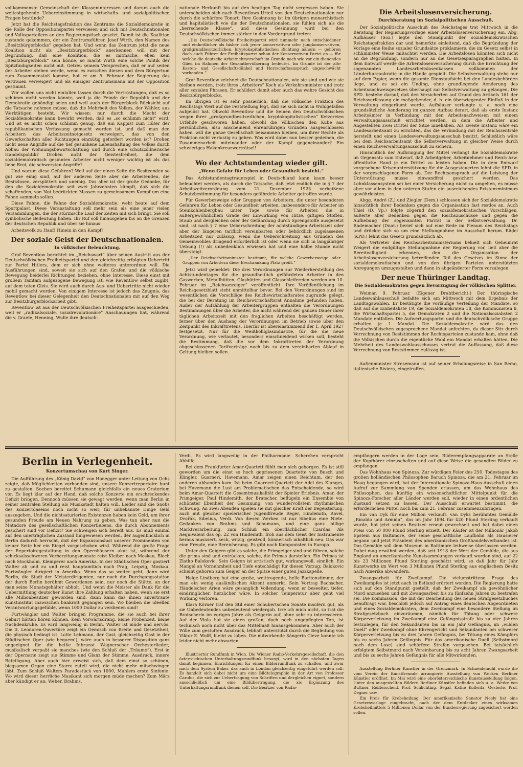vollkommenste Gemeinschaft der Klasseninteressen und darum auch die weitestgehende Uebereinstimmung in wirtschafts- und sozialpolitischen Fragen bestünde?
Jetzt hat die Reichstagsfraktion des Zentrums die Sozialdemokratie in die Rolle der Oppositionspartei verwiesen und sich mit Deutschnationalen und Volksparteilern an den Regierungstisch gesetzt. Damit ist die Koalition zustande gekommen, der ein Zentrumsführer, Josef Wirth, den Namen des „Besitzbürgerblocks“ gegeben hat. Und wenn das Zentrum jetzt die neue Koalition nicht als „Besitzbürgerblock“ anerkennen will mit der Begründung, daß eine Koalition, die es mitmache, eben kein „Besitzbürgerblock“ sein könne, so macht Wirth eine solche Politik der Spitzfindigkeiten nicht mit. Getreu seinem Versprechen, daß er auf seiten der Arbeiter stehen werde, wenn es zwischen diesen und dem Bürgertum zum Zusammenstoß komme, hat er am 5. Februar der Regierung das Vertrauen verweigert und als einziger Zentrumsmann mit der Opposition gestimmt.
Wir wollen uns nicht einlullen lassen durch die Vertröstungen, daß es so schlimm nicht werden könnte, weil ja die Feinde der Republik und der Demokratie gebändigt seien und weil auch der Bürgerblock Rücksicht auf die Tatsache nehmen müsse, daß die Mehrheit des Volkes, der Wähler, aus Werktätigen besteht. Wir wissen: nur durch die Macht der Sozialdemokratie kann bewirkt werden, daß es „so schlimm nicht“ wird. Und ist es nicht schon schlimm genug, daß ein Kappist zum Hüter der republikanischen Verfassung gemacht worden ist, und daß man den Arbeitern das Arbeitszeitnotgesetz verweigert, das von den Gewerkschaften aller Richtungen einmütig gefordert worden ist? Drohen nicht neue Angriffe auf die tief gesunkene Lebenshaltung des Volkes durch Abbau der Wohnungsbewirtschaftung und durch eine schutzzöllnerische Handelspolitik? Drohen nicht der Geistesfreiheit, die dem sozialdemokratisch gesinnten Arbeiter nicht weniger wichtig ist als das liebe Brot, die schwersten Angriffe?
Und warum diese Gefahren? Weil auf der einen Seite die Besitzenden so gut wie einig sind, auf der anderen Seite aber die Arbeitenden, die Besitzlosen, zersplittert und uneinig. Das aber ist der große Gedanke, für den die Sozialdemokratie seit zwei Jahrzehnten kämpft, daß sich die schaffenden, von Not bedrückten Massen zu gemeinsamem Kampf um eine Fahne sammeln sollen.
Diese Fahne, die Fahne der Sozialdemokratie, weht heute auf dem Sportpalast. Diese Veranstaltung soll mehr sein als eine jener vielen Versammlungen, die der stürmische Lauf der Zeiten mit sich bringt. Sie soll symbolische Bedeutung haben. Ihr Ruf soll hinausgehen bis an die Grenzen der deutschen Republik und über sie hinaus:
Arbeitsvolk zu Hauf! Hinein in den Kampf!
Der soziale Geist der Deutschnationalen.
In völkischer Beleuchtung.
Graf Reventlow berichtet im „Reichswart“ über seinen Austritt aus der Deutschvölkischen Freiheitspartei und den gleichzeitig erfolgten Uebertritt zur Partei Hitlers, dem er sich ohne weiteres unterordnen will. Die Ausführungen sind, soweit sie sich auf den Grafen und die völkische Bewegung beiderlei Richtungen beziehen, ohne Interesse. Diese einst mit großem Tamtam aufgezogene Bewegung ist, wie Reventlow selbst zugibt, auf dem toten Gleis. Sie wird auch durch Aus- und Uebertritte nicht wieder mobil gemacht werden. Von einigem Interesse ist jedoch das Zeugnis, das Reventlow bei dieser Gelegenheit den Deutschnationalen mit auf den Weg zur Besitzbürgerblockarbeit gibt.
Reventlow ist aus der Deutschvölkischen Freiheitspartei ausgeschieden, weil er „radikalsoziale, sozialrevolutionäre“ Anschauungen hat, während die v. Graefe, Henning, Wulle ihre deutsch-
nationale Herkunft bis auf den heutigen Tag nicht vergessen haben. Sie unterscheiden sich nach Reventlows Urteil von den Deutschnationalen nur durch die schärfere Tonart. Ihre Gesinnung ist im übrigen monarchistisch und kapitalistisch wie die der Deutschnationalen, sie fühlen sich als die „herrschende Klasse“, und diese Gesinnung wird bei den Deutschvölkischen immer stärker in den Vordergrund treten:
„Die Deutschvölkische Freiheitspartei wird nunmehr nach entschiedener und einheitlicher als bisher sich jener konservativen oder jungkonservativen, großgrundbesitzerlichen, kryptokapitalistischen Richtung nähern — gehören doch auch Führer der Freiheitspartei schon der Konservativen Partei an — für welche die deutsche Arbeitnehmerschaft im Grunde nach wie vor ein dienendes Glied im Rahmen der Gesamtbevölkerung bedeutet. Im Grunde ist der alte Kasten- und Gesellschaftsdünkel und Herrschaftsanspruch ungeschwächt vorhanden.“
Graf Reventlow zeichnet die Deutschnationalen, wie sie sind und wie sie bleiben werden, trotz ihres „Arbeiters“ Koch als Verkehrsminister und trotz aller sozialen Phrasen. Er schildert damit aber auch das wahre Gesicht des Besitzbürgerblocks.
Im übrigen ist es sehr possierlich, daß die völkische Fraktion des Reichstags Wert auf die Feststellung legt, daß sie sich nicht in Wohlgefallen aufgelöst hat. Obwohl Reventlow und die Seinen den Deutschvölkischen wegen ihrer „großgrundbesitzerlichen, kryptokapitalistischen“ Ketzereien Urfehde geschworen haben, obwohl die Völkischen den Kube aus persönlichen, also anscheinend ehrenrührigen Gründen ausgeschlossen haben, will die ganze Gesellschaft beisammen bleiben, um ihrer Rechte als Fraktion nicht verlustig zu gehen. Was wird dabei nun besser gedeihen, die Zusammenarbeit miteinander oder der Kampf gegeneinander? Ein schwieriges Hakenkreuzworträtsel!
Wo der Achtstundentag wieder gilt.
„Wenn Gefahr für Leben oder Gesundheit besteht.“
Das Achtstundentagtrauerspiel in Deutschland kann kaum besser beleuchtet werden, als durch die Tatsache, daß jetzt endlich die in § 7 der Arbeitszeitverordnung vom 21. Dezember 1923 verheißene Schutzbestimmung für besonders gefährdete Arbeiter getroffen wurde.
Für Gewerbezweige oder Gruppen von Arbeitern, die unter besonderen Gefahren für Leben oder Gesundheit arbeiten, insbesondere für Arbeiter im Steinkohlenbergbau unter Tage sowie für Arbeiter, die in außergewöhnlichem Grade der Einwirkung von Hitze, giftigen Stoffen, Staub und dergleichen oder der Gefährdung durch Sprengstoffe ausgesetzt sind, ist nach § 7 eine Ueberschreitung der achtstündigen Arbeitszeit oder aber der längeren tariflich vereinbarten oder behördlich zugelassenen Arbeitszeit nur zulässig, wenn die Ueberschreitung aus Gründen des Gemeinwohles dringend erforderlich ist oder wenn sie sich in langjähriger Uebung (!) als unbedenklich erwiesen hat und eine halbe Stunde nicht übersteigt.
„Der Reichsarbeitsminister bestimmt, für welche Gewerbezweige oder Gruppen von Arbeitern diese Beschränkung Platz greift.“
Jetzt wird gemeldet: Die drei Verordnungen zur Wiederherstellung des Achtstundentages für die gesundheitlich gefährdeten Arbeiter in den Gaswerken, Metallhütten, Glashütten und Glasschleifereien werden am 10. Februar im „Reichsanzeiger“ veröffentlicht. Ihre Veröffentlichung im Reichsgesetzblatt steht unmittelbar bevor. Bei den Verordnungen sind im wesentlichen die Vorschläge des Reichswirtschaftsrates zugrunde gelegt, die bei der Beratung im Reichswirtschaftsrat Annahme gefunden haben. Außer der Aufzählung der Arbeitergruppen enthalten die Verordnungen Bestimmungen über die Arbeiter, die nicht während der ganzen Dauer ihrer täglichen Arbeitszeit mit den fraglichen Arbeiten beschäftigt werden, ferner über den Aushang der Verordnungen im Betrieb sowie über den Zeitpunkt des Inkrafttretens. Hierfür ist übereinstimmend der 1. April 1927 festgesetzt. Nur für die Weißhohlglasindustrie, für die die neue Verordnung, wie verlautet, besonders einschneidend wirken soll, besteht die Bestimmung, daß die vor dem Inkrafttreten der Verordnung abgeschlossenen Tarifverträge noch bis zu dem vereinbarten Ablauf in Geltung bleiben sollen.
Die Arbeitslosenversicherung.
Durchberatung im Sozialpolitischen Ausschuß.
Der Sozialpolitische Ausschuß des Reichstages trat Mittwoch in die Beratung der Regierungsvorlage einer Arbeitslosenversicherung ein. Abg. Aufhäuser (Soz.) legte den Standpunkt der sozialdemokratischen Reichstagsfraktion dar und bemerkte einleitend, daß die Begründung der Vorlage eine Reihe sozialer Grundsätze proklamiere, die im Gesetz selbst in schlimmster Weise mißachtet werden. Die Arbeitslosen könnten sich nicht an die Begründung, sondern nur an die Gesetzesparagraphen halten. In dem Entwurf werde die Arbeitslosenversicherung durch die Errichtung der sogenannten Landesarbeitslosenkassen vollkommen der Länderbureaukratie in die Hände gespielt. Die Selbstverwaltung stehe nur auf dem Papier, wenn die gesamte Dienstaufsicht bei den Landesbehörden liege, und es sei ein Unding, ohne grundlegende Aenderung des Arbeitsnachweisgesetzes überhaupt zur Selbstverwaltung zu gelangen. Die SPD. bestehe darauf, daß den Versicherten auf Grund des Artikels 161 der Reichsverfassung ein maßgebender, d. h. ein überwiegender Einfluß in der Verwaltung eingeräumt werde. Aufhäuser verlangte u. a. noch eine grundsätzliche Aenderung im ganzen Aufbau derart, daß als erste Instanz Arbeitsämter in Verbindung mit den Arbeitsnachweisen mit einem Verwaltungsausschuß errichtet werden, in dem die Arbeiter und Angestellten zwei Drittel der Sitze innehaben. Als zweite Instanz wäre ein Landesarbeitsamt zu errichten, das die Verbindung mit der Reichszentrale herstellt und einen Landesverwaltungsausschuß besitzt. Schließlich wäre bei dem Reichsarbeitsamt die Selbstverwaltung in gleicher Weise durch einen Reichsverwaltungsausschuß zu sichern.
Hinsichtlich der Aufbringung der Mittel verlangt die Sozialdemokratie im Gegensatz zum Entwurf, daß Arbeitgeber, Arbeitnehmer und Reich bzw. öffentliche Hand je ein Drittel zu leisten haben. Die in dem Entwurf vorgesehene Krisenunterstützung für die Ausgesteuerten lehnt die SPD. in der vorgeschlagenen Form ab. Der Rechtsanspruch auf die Leistung der Unterstützung müsse einwandfrei gesichert werden. Das Lohnklassensystem sei bei einer Versicherung nicht zu umgehen, es müsse aber vor allem in den unteren Stufen ein ausreichendes Existenzminimum gewährleisten.
Abgg. André (Z.) und Ziegler (Dem.) schlossen sich der Sozialdemokratie hinsichtlich ihrer Bedenken gegen die Organisation fast restlos an. Auch Thiel (D. Vp.) folgte zögernd den sozialdemokratischen Vorschlägen, äußerte aber Bedenken gegen die Reichszuschüsse und gegen die Aufhebung der sogenannten Parität in der Selbstverwaltung. Dr. Rademacher (Dnat.) berief sich auf eine Rede im Plenum des Reichstags und drückte sich so um eine Stellungnahme im Ausschuß herum. Rädel (KPD.) lehnt das Gesetz grundsätzlich ab.
Als Vertreter des Reichsarbeitsministeriums behielt sich Geheimrat Weigert die endgültige Stellungnahme der Regierung vor, ließ aber die Bereitwilligkeit erkennen, den die Organisation der Arbeitslosenversicherung betreffenden Teil des Gesetzes im Sinne der sozialdemokratischen und von den übrigen Parteien unterstützten Anregungen umzugestalten und dann in abgeänderter Form vorzulegen.
Der neue Thüringer Landtag.
Die Sozialdemokraten gegen Bevorzugung der völkischen Splitter.
Weimar, 9. Februar. (Eigener Drahtbericht.) Der thüringische Landeswahlausschuß befaßte sich am Mittwoch mit dem Ergebnis der Landtagswahlen. Er bestätigte die vorläufige Verteilung der Mandate, so daß auf die Einheitsliste 19, die Sozialdemokraten 18, die Kommunisten 8, die Wirtschaftspartei 5, die Demokraten 2 und die Nationalsozialisten 2 Mandate entfallen. Die Aufwertungspartei und die deutschvölkische Gruppe erhalten je 1 Mandat. Die Sozialdemokratie wird das den Deutschvölkischen zugesprochene Mandat anfechten, da dieser Sitz durch Verrechnung von Reststimmen der Rechtsparteien zustande kam, ohne daß die Völkischen durch die eigentliche Wahl ein Mandat erhalten hätten. Die Mehrheit des Landeswahlausschusses vertrat die Auffassung, daß diese Verrechnung von Reststimmen zulässig ist.
Außenminister Stresemann ist auf seiner Erholungsreise in San Remo, italienische Riviera, eingetroffen.
Berlin in Verlegenheit.
Konzertumschau von Kurt Singer.
Die Aufführung des „König David“ von Honegger unter Leitung von Ochs zeigte, daß Möglichkeiten vorhanden sind, unsere Konzertrepertoire bunt zu gestalten. Soeben bereitet Schumann gleichfalls ein neues Oratorium vor. Es liegt klar auf der Hand, daß solche Konzerte ein erschreckendes Defizit bringen. Dennoch müssen sie gewagt werden, wenn man Berlin in seiner zentralen Stellung als Musikstadt halten will. Leider sind die Snobs des Konzertdaseins noch nicht so weit, für unbekannte Dinge Geld auszugeben. Und die nichtsaturierten Existenzen haben kein Geld, um ihrer gesunden Freude am Neuen Nahrung zu geben. Was tun aber nun die Matadore des gesellschaftlichen Konzertlebens, die durch Abonnements gesichert sind vor Defizit? Sie schweigen sich beredt aus. Es muß einmal auf den unerträglichen Zustand hingewiesen werden, der augenblicklich in Berlin dadurch herrscht, daß der Expansionslust unserer Prominenten von keiner Seite her ein Riegel vorgeschoben wird. Während die große Frage der Repertoiregestaltung in den Opernhäusern akut ist, während der schicksalsschweren Vorbereitungsmonate reist Kleiber nach Moskau, Blech nach Stockholm, Klemperer nach Amerika. In der Städtischen Oper gastiert Walter ab und zu und reist hauptamtlich nach Prag, Leipzig, Moskau. Furtwängler dirigiert in Amerika. Wenn das so weiter geht, dann wird Berlin, die Stadt der Meisterdirigenten, nur noch die Durchgangsstation der durch Berlin berühmt Gewordenen sein, nur noch die Stätte, an der man seine Monatsgehälter abholt. Und wenn die Meister als Dank für die Uebermittlung deutscher Kunst ihre Zahlung erhalten haben, wenn sie erst alle Millionbesitzer geworden sind, dann kann das ihnen anvertraute Kunstinstitut inzwischen bankrott gegangen sein. Wo bleiben die ideellen Verantwortungsgefühle, wenn 1000 Dollar zu verdienen sind!
Furtwängler und Walter bringen Programme, die sie auch bei ihrer Geburt hätten hören können. Kein Vorwärtsdrang, keine Probenzeit, keine Nachdenkruhe. Es wird langweilig in Berlin. Walter ist müde und nervös. Die II. Leonoren-Ouvertüre zeigt ein Gemisch von Breite und Gesetztheit, die physisch bedingt ist. Lotte Lehmann, der Gast, gleichzeitig Gast in der Städtischen Oper (wie bequem!), wäre auch in besserer Disposition ganz ungeeignet für die heiße Inbrunst Wagnerscher Orchesterlieder; musikalisch verpaßt sie manches (wie den Schluß der „Träume“). Erst in der Opernarie zeigt sie Stimme und Glanz der Stimme, Ausdruck, innere Beteiligung. Aber auch hier erweist sich, daß dem einst so schönen, biegsamen Organ eine Starre zuteil wird, die nicht mehr mitschwingen läßt. Zum Schluß Walters Paradestück von 1800, Mahlers erste Sinfonie. Wo wird dieser herrliche Musikant sich morgen müde machen? Zum März aber kündigt er an: Weber, Brahms,
Verdi. Es wird langweilig in der Philharmonie. Scherchen verspricht Abhilfe.
Bei dem Frankfurter Amar-Quartett fühlt man sich geborgen. Es ist still geworden um die einst so hoch gepriesenen Quartette von Busch und Klingler. Guarneri, Havemann, Amar zeigen einen Reichtum, der den anderen abhanden kam. Ist beim Guarneri-Quartett der Adel des Klanges, bei Havemann die Lust am Problematischen das Entscheidende, so wird beim Amar-Quartett die Gesamtmusikalität der Spieler Erlebnis. Amar, der Primgeiger, Paul Hindemith, der Bratscher, beflügeln ein Ensemble von schönster Ebenheit der Gesinnung, von wundervollstem rhythmischen Schwung. An zwei Abenden spielen sie mit gleicher Kraft der Begeisterung, auch mit gleicher spielerischer Jugendfreude Reger, Hindemith, Ravel, Dvořák, Sibelius, Verdi. Von diesen Werken ist nur Sibelius eine Niete. Gedanken von Brahms und Schumann, und eine ganz billige Marktverarbeitung, zum Schluß ein oberflächlicher Czardas. Als Aequivalent das op. 22 von Hindemith, froh aus dem Geist der Instrumente heraus musiziert, keck, witzig, geistvoll, könnerisch inhaltlich neu. Das war eine Freude, eine Bereicherung. Es gibt noch Komponisten in Europa.
Unter den Geigern gibt es solche, die Primgeiger sind und führen, solche die prima sind und entzücken, solche, die Primas darstellen. Ein Primas ist Zlatko Balokovic. Sein Geigen ist artistisch gut, wirkungsvoll, sinnlich. Ein Mangel an Vornehmheit und Tiefe entschädigt für diesen Vorzug; Balokovic scheint geboren zum Geiger an der Spitze einer guten Jazzkapelle.
Helge Lindberg hat eine große, weittragende, helle Baritonstimme, der man ein wenig ausländischen Akzent anmerkt. Sein Vortrag Bachscher, Händelscher Arien wäre gesanglich Vollendung, wenn er beseelter, tiefer, eindringlicher, herzlicher wäre. In solcher Temperatur aber geht viel Wirkung verloren.
Klara Körner traf den Stil einer Schubertschen Sonate insofern gut, als sie Unbedeutendes unbedeutend wiedergab. Irre ich mich nicht, so trat die Bratscherin im vorigen Jahre als Geigerin auf, ohne sehr zu interessieren. Auf der Viola hat sie einen großen, doch noch ungepflegten Ton, ist technisch noch nicht über das Mittelmaß hinausgekommen. Aber auch der Wille zum gestuften Ausdruck, lebhaft unterstützt durch die Begleitung von Viktor E. Wolff, bleibt zu loben. Die mitwirkende Sängerin Cleve konnte ich leider nicht mehr abwarten.
Illustrierter Rundfunk in Wien. Die Wiener Radio-Verkehrsgesellschaft, die den österreichischen Unterhaltungsrundfunk besorgt, wird in den nächsten Tagen damit beginnen, Einrichtungen für einen Bilderrundfunk zu schaffen, und zwar nach dem System Baker, das auch in London gleichzeitig eingeführt werden soll. Es handelt sich dabei nicht um eine Bildtelegraphie in der Art von Professor Carolus, die sich zur Uebertragung von Schriften und dergleichen eignet, sondern ausschließlich um eine Bildübertragung, die als Ergänzung des Unterhaltungsrundfunk dienen soll. Die Besitzer von Radio-
empfängern werden in der Lage sein, Bilderempfangsapparate an Stelle der Kopfhörer einzuschalten und auf diese Weise die gesandten Bilder zu empfangen.
Das Wohnhaus von Spinoza. Zur würdigen Feier des 250. Todestages des großen holländischen Philosophen Baruch Spinoza, die am 21. Februar im Haag begangen wird, hat der Internationale Spinoza-Haus-Ausschuß einen Aufruf zur Sammlung von Spenden erlassen, um das Wohnhaus des Philosophen, das künftig ein wissenschaftlicher Mittelpunkt für die Spinoza-Forscher aller Länder werden soll, wieder in einen ordentlichen Zustand setzen zu lassen. Der Ausschuß erwartet bestimmt, die erforderlichen Mittel noch bis zum 21. Februar zusammenzubringen.
Ein van Dyk für eine Million verkauft. van Dyks berühmtes Gemälde „Rinaldo und Armida“, das im Jahr 1894 für 420 Pfund Sterling verkauft wurde, hat jetzt seinen Besitzer erneut gewechselt und hat dabei einen Preis von 50 000 Pfund Sterling erzielt. Der Käufer ist der Millionär Jakob Epstein aus Baltimore, der seine geschäftliche Laufbahn als Hausierer begann und jetzt Präsident des amerikanischen Großhandelsverbandes ist. Das Gemälde soll dem Museum in Baltimore leihweise überlassen werden. Dabei mag erwähnt werden, daß seit 1918 der Wert der Gemälde, die aus England an amerikanische Kunstsammlungen verkauft worden sind, auf 22 bis 23 Millionen Pfund Sterling geschätzt wird, so daß Jahr für Jahr Kunstwerke im Wert von 3 Millionen Pfund Sterling aus englischem Besitz nach Amerika abwandern.
Zwangsarbeit für Zweikampf. Die vielumstrittene Frage des Zweikampfes ist jetzt auch in Estland erörtert worden. Die Regierung hatte sich auf den Standpunkt gestellt, daß der Zweikampf als gewöhnlicher Mord anzusehen und mit Zwangsarbeit bis zu fünfzehn Jahren zu bestrafen sei. Die Kommission, die mit der Bearbeitung des neuen Strafgesetzbuches beauftragt war, beschloß jedoch auf Antrag eines deutschen Abgeordneten und eines Sozialdemokraten, dem Zweikampf eine besondere Stellung im Strafgesetzbuch einzuräumen, nämlich für Tötung oder schwere Körperverletzung im Zweikampf eine Gefängnisstrafe bis zu vier Jahren festzulegen, für den Sekundanten bis zu ein Jahr Gefängnis, im „wilden Duell“ oder Zweikampf ohne Ehrengericht und Sekundanten bei schwerer Körperverletzung bis zu drei Jahren Gefängnis, bei Tötung eines Kämpfers bis zu sechs Jahren Gefängnis. Für das amerikanische Duell (Selbstmord nach dem Lose) sind schärfere Strafen vorgesehen. Bei tatsächlich erfolgtem Selbstmord nach Vereinbarung bis zu acht Jahren Zwangsarbeit und bis zu sechs Jahren Gefängnis für alle Mitwirkenden.
Ausstellung Berliner Künstler in der Grenzmark. In Schneidemühl wurde die vom Verein der Kunstfreunde arrangierte Ausstellung von Werken Berliner Künstler eröffnet. Im Mai wird eine oberösterreichische Kunstausstellung folgen. Unter den ausgestellten Bildern Berliner Künstler befinden sich u. a. Werke von Büttner, Reifferscheid, Prof. Schlichting, Segal, Käthe Kollwitz, Oesterle, Prof. Degner usw.
Ein Preis für Krebsheilung. Der amerikanische Senator Neely hat eine Gesetzesvorlage eingebracht, nach der dem Entdecker eines wirksamen Krebsheilmittels 5 Millionen Dollar von der Bundesregierung zugesichert werden sollen.